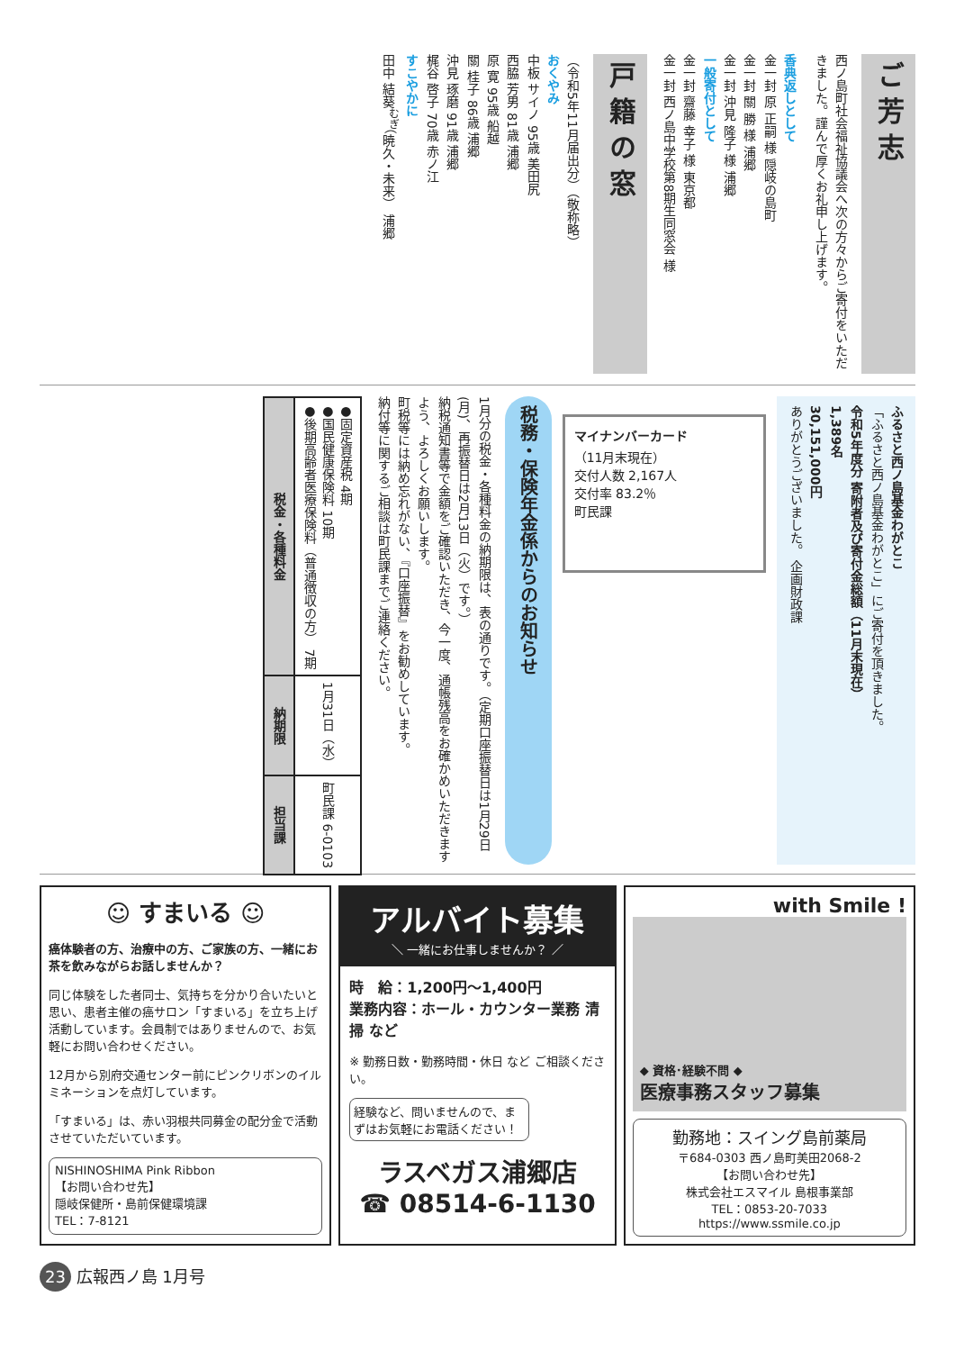ご芳志
西ノ島町社会福祉協議会へ次の方々からご寄付をいただきました。謹んで厚くお礼申し上げます。
香典返しとして
金一封 原 正嗣 様 隠岐の島町
金一封 關 勝 様 浦郷
金一封 沖見 隆子 様 浦郷
一般寄付として
金一封 齋藤 幸子 様 東京都
金一封 西ノ島中学校第8期生同窓会 様
戸籍の窓
（令和5年11月届出分）（敬称略）
おくやみ
中板 サイノ 95歳 美田尻
西脇 芳男 81歳 浦郷
原 寛 95歳 船越
關 桂子 86歳 浦郷
沖見 琢磨 91歳 浦郷
梶谷 啓子 70歳 赤ノ江
すこやかに
田中 結葵<sup>むぎ</sup>（暁久・未来） 浦郷
ふるさと西ノ島基金わがとこ
「ふるさと西ノ島基金わがとこ」にご寄付を頂きました。
令和5年度分 寄附者及び寄付金総額（11月末現在）
1,389名
30,151,000円
ありがとうございました。 企画財政課
マイナンバーカード
（11月末現在）
交付人数 2,167人
交付率 83.2％
町民課
税務・保険年金係からのお知らせ
1月分の税金・各種料金の納期限は、表の通りです。（定期口座振替日は1月29日(月)、再振替日は2月13日（火）です。）
納税通知書等で金額をご確認いただき、今一度、通帳残高をお確かめいただきますよう、よろしくお願いします。
町税等には納め忘れがない、『口座振替』をお勧めしています。
納付等に関するご相談は町民課までご連絡ください。
| 税金・各種料金 | ●固定資産税 4期 ●国民健康保険料 10期 ●後期高齢者医療保険料（普通徴収の方） 7期 |
| 納期限 | 1月31日（水） |
| 担当課 | 町民課 6-0103 |
☺ すまいる ☺
癌体験者の方、治療中の方、ご家族の方、一緒にお茶を飲みながらお話しませんか？
同じ体験をした者同士、気持ちを分かり合いたいと思い、患者主催の癌サロン「すまいる」を立ち上げ活動しています。会員制ではありませんので、お気軽にお問い合わせください。
12月から別府交通センター前にピンクリボンのイルミネーションを点灯しています。
「すまいる」は、赤い羽根共同募金の配分金で活動させていただいています。
NISHINOSHIMA Pink Ribbon
【お問い合わせ先】
隠岐保健所・島前保健環境課
TEL：7-8121
アルバイト募集
＼ 一緒にお仕事しませんか？ ／
時　給：1,200円～1,400円
業務内容：ホール・カウンター業務 清掃 など
※ 勤務日数・勤務時間・休日 など ご相談ください。
経験など、問いませんので、まずはお気軽にお電話ください！
ラスベガス浦郷店
☎ 08514-6-1130
with Smile !
◆ 資格･経験不問 ◆
医療事務スタッフ募集
勤務地：スイング島前薬局
〒684-0303 西ノ島町美田2068-2
【お問い合わせ先】
株式会社エスマイル 島根事業部
TEL：0853-20-7033
https://www.ssmile.co.jp
23 広報西ノ島 1月号